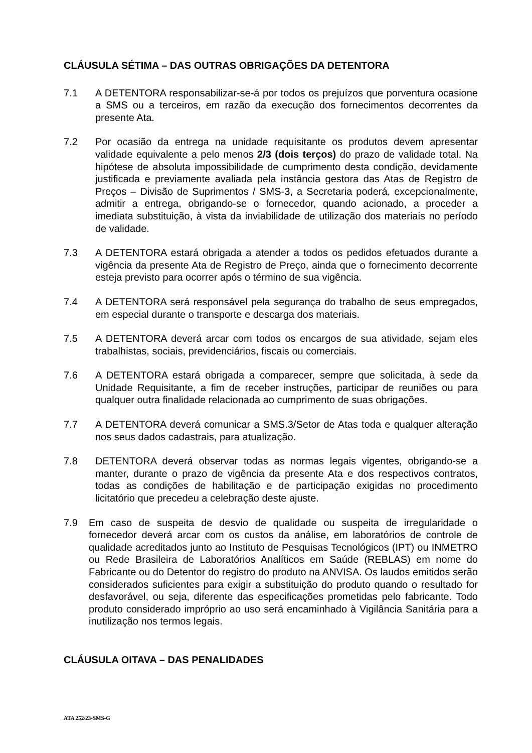CLÁUSULA SÉTIMA – DAS OUTRAS OBRIGAÇÕES DA DETENTORA
7.1 A DETENTORA responsabilizar-se-á por todos os prejuízos que porventura ocasione a SMS ou a terceiros, em razão da execução dos fornecimentos decorrentes da presente Ata.
7.2 Por ocasião da entrega na unidade requisitante os produtos devem apresentar validade equivalente a pelo menos 2/3 (dois terços) do prazo de validade total. Na hipótese de absoluta impossibilidade de cumprimento desta condição, devidamente justificada e previamente avaliada pela instância gestora das Atas de Registro de Preços – Divisão de Suprimentos / SMS-3, a Secretaria poderá, excepcionalmente, admitir a entrega, obrigando-se o fornecedor, quando acionado, a proceder a imediata substituição, à vista da inviabilidade de utilização dos materiais no período de validade.
7.3 A DETENTORA estará obrigada a atender a todos os pedidos efetuados durante a vigência da presente Ata de Registro de Preço, ainda que o fornecimento decorrente esteja previsto para ocorrer após o término de sua vigência.
7.4 A DETENTORA será responsável pela segurança do trabalho de seus empregados, em especial durante o transporte e descarga dos materiais.
7.5 A DETENTORA deverá arcar com todos os encargos de sua atividade, sejam eles trabalhistas, sociais, previdenciários, fiscais ou comerciais.
7.6 A DETENTORA estará obrigada a comparecer, sempre que solicitada, à sede da Unidade Requisitante, a fim de receber instruções, participar de reuniões ou para qualquer outra finalidade relacionada ao cumprimento de suas obrigações.
7.7 A DETENTORA deverá comunicar a SMS.3/Setor de Atas toda e qualquer alteração nos seus dados cadastrais, para atualização.
7.8 DETENTORA deverá observar todas as normas legais vigentes, obrigando-se a manter, durante o prazo de vigência da presente Ata e dos respectivos contratos, todas as condições de habilitação e de participação exigidas no procedimento licitatório que precedeu a celebração deste ajuste.
7.9 Em caso de suspeita de desvio de qualidade ou suspeita de irregularidade o fornecedor deverá arcar com os custos da análise, em laboratórios de controle de qualidade acreditados junto ao Instituto de Pesquisas Tecnológicos (IPT) ou INMETRO ou Rede Brasileira de Laboratórios Analíticos em Saúde (REBLAS) em nome do Fabricante ou do Detentor do registro do produto na ANVISA. Os laudos emitidos serão considerados suficientes para exigir a substituição do produto quando o resultado for desfavorável, ou seja, diferente das especificações prometidas pelo fabricante. Todo produto considerado impróprio ao uso será encaminhado à Vigilância Sanitária para a inutilização nos termos legais.
CLÁUSULA OITAVA – DAS PENALIDADES
ATA 252/23-SMS-G